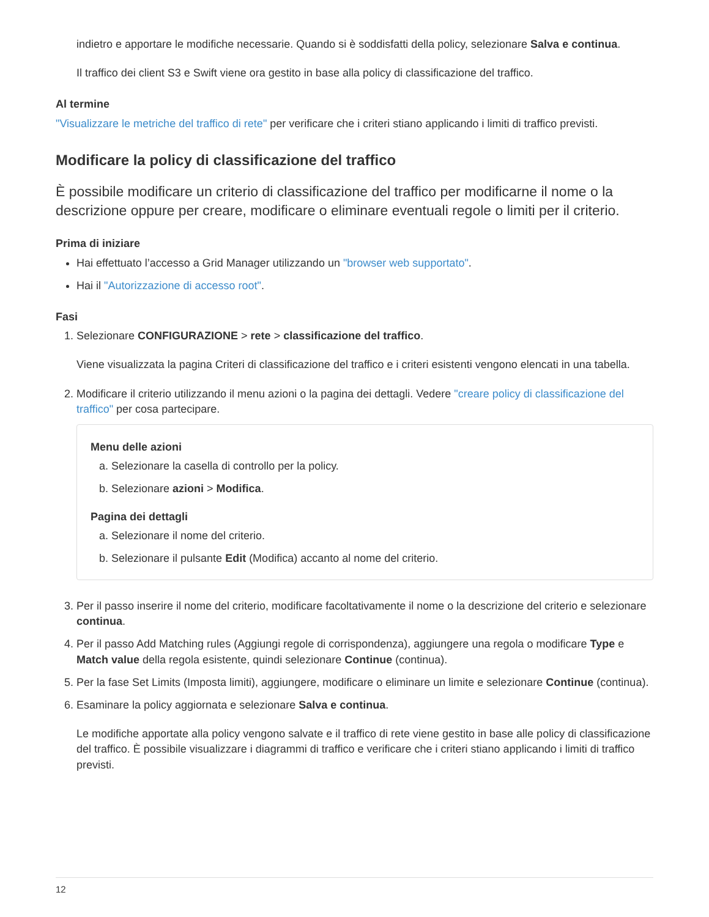indietro e apportare le modifiche necessarie. Quando si è soddisfatti della policy, selezionare Salva e continua.
Il traffico dei client S3 e Swift viene ora gestito in base alla policy di classificazione del traffico.
Al termine
"Visualizzare le metriche del traffico di rete" per verificare che i criteri stiano applicando i limiti di traffico previsti.
Modificare la policy di classificazione del traffico
È possibile modificare un criterio di classificazione del traffico per modificarne il nome o la descrizione oppure per creare, modificare o eliminare eventuali regole o limiti per il criterio.
Prima di iniziare
Hai effettuato l’accesso a Grid Manager utilizzando un "browser web supportato".
Hai il "Autorizzazione di accesso root".
Fasi
1. Selezionare CONFIGURAZIONE > rete > classificazione del traffico.
Viene visualizzata la pagina Criteri di classificazione del traffico e i criteri esistenti vengono elencati in una tabella.
2. Modificare il criterio utilizzando il menu azioni o la pagina dei dettagli. Vedere "creare policy di classificazione del traffico" per cosa partecipare.
Menu delle azioni
a. Selezionare la casella di controllo per la policy.
b. Selezionare azioni > Modifica.
Pagina dei dettagli
a. Selezionare il nome del criterio.
b. Selezionare il pulsante Edit (Modifica) accanto al nome del criterio.
3. Per il passo inserire il nome del criterio, modificare facoltativamente il nome o la descrizione del criterio e selezionare continua.
4. Per il passo Add Matching rules (Aggiungi regole di corrispondenza), aggiungere una regola o modificare Type e Match value della regola esistente, quindi selezionare Continue (continua).
5. Per la fase Set Limits (Imposta limiti), aggiungere, modificare o eliminare un limite e selezionare Continue (continua).
6. Esaminare la policy aggiornata e selezionare Salva e continua.
Le modifiche apportate alla policy vengono salvate e il traffico di rete viene gestito in base alle policy di classificazione del traffico. È possibile visualizzare i diagrammi di traffico e verificare che i criteri stiano applicando i limiti di traffico previsti.
12